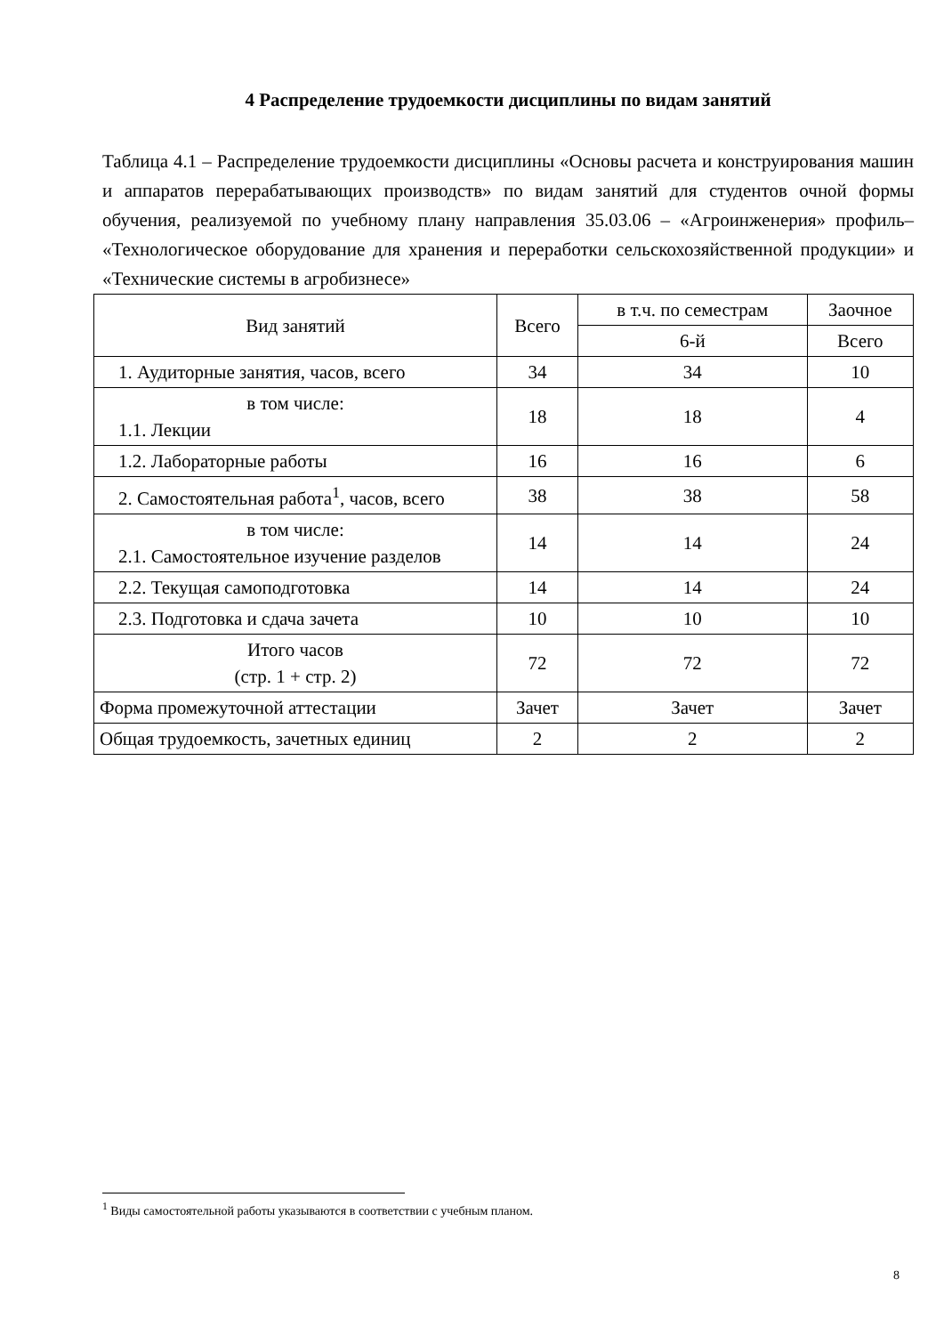4 Распределение трудоемкости дисциплины по видам занятий
Таблица 4.1 – Распределение трудоемкости дисциплины «Основы расчета и конструирования машин и аппаратов перерабатывающих производств» по видам занятий для студентов очной формы обучения, реализуемой по учебному плану направления 35.03.06 – «Агроинженерия» профиль– «Технологическое оборудование для хранения и переработки сельскохозяйственной продукции» и «Технические системы в агробизнесе»
| Вид занятий | Всего | в т.ч. по семестрам | Заочное |
| --- | --- | --- | --- |
| | | 6-й | Всего |
| 1. Аудиторные занятия, часов, всего | 34 | 34 | 10 |
| в том числе: 1.1. Лекции | 18 | 18 | 4 |
| 1.2. Лабораторные работы | 16 | 16 | 6 |
| 2. Самостоятельная работа<sup>1</sup>, часов, всего | 38 | 38 | 58 |
| в том числе: 2.1. Самостоятельное изучение разделов | 14 | 14 | 24 |
| 2.2. Текущая самоподготовка | 14 | 14 | 24 |
| 2.3. Подготовка и сдача зачета | 10 | 10 | 10 |
| Итого часов (стр. 1 + стр. 2) | 72 | 72 | 72 |
| Форма промежуточной аттестации | Зачет | Зачет | Зачет |
| Общая трудоемкость, зачетных единиц | 2 | 2 | 2 |
<sup>1</sup> Виды самостоятельной работы указываются в соответствии с учебным планом.
8